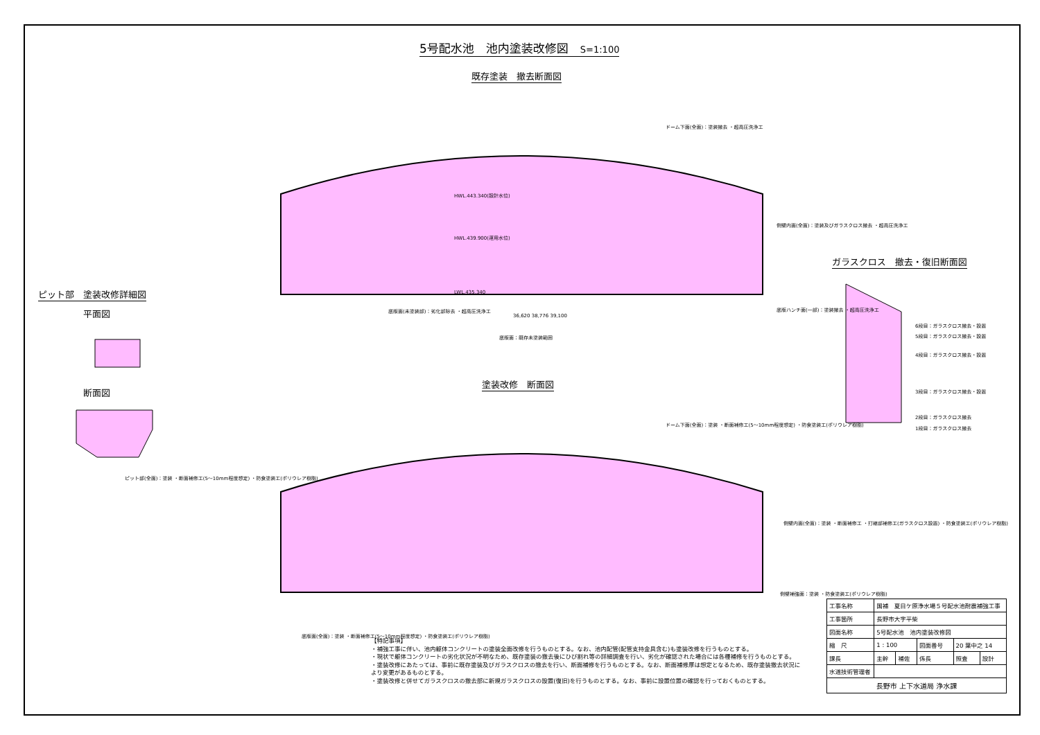5号配水池　池内塗装改修図　S=1:100
既存塗装　撤去断面図
塗装改修　断面図
ピット部　塗装改修詳細図
平面図
断面図
ガラスクロス　撤去・復旧断面図
HWL.443.340(設計水位)
HWL.439.900(運用水位)
LWL.435.340
36,620 38,776 39,100
底版面：既存未塗装範囲
ドーム下面(全面)：塗装撤去 ・超高圧洗浄工
側壁内面(全面)：塗装及びガラスクロス撤去 ・超高圧洗浄工
底版面(未塗装部)：劣化部除去 ・超高圧洗浄工 底版ハンチ面(一部)：塗装撤去 ・超高圧洗浄工
ドーム下面(全面)：塗装 ・断面補修工(5～10mm程度想定) ・防食塗装工(ポリウレア樹脂)
側壁内面(全面)：塗装 ・断面補修工 ・打継部補修工(ガラスクロス設置) ・防食塗装工(ポリウレア樹脂)
側壁補強面：塗装 ・防食塗装工(ポリウレア樹脂)
底版面(全面)：塗装 ・断面補修工(5～10mm程度想定) ・防食塗装工(ポリウレア樹脂)
ピット部(全面)：塗装 ・断面補修工(5～10mm程度想定) ・防食塗装工(ポリウレア樹脂)
6段目：ガラスクロス撤去・設置
5段目：ガラスクロス撤去・設置
4段目：ガラスクロス撤去・設置
3段目：ガラスクロス撤去・設置
2段目：ガラスクロス撤去
1段目：ガラスクロス撤去
【特記事項】
・補強工事に伴い、池内躯体コンクリートの塗装全面改修を行うものとする。なお、池内配管(配管支持金具含む)も塗装改修を行うものとする。
・現状で躯体コンクリートの劣化状況が不明なため、既存塗装の撤去後にひび割れ等の詳細調査を行い、劣化が確認された場合には各種補修を行うものとする。
・塗装改修にあたっては、事前に既存塗装及びガラスクロスの撤去を行い、断面補修を行うものとする。なお、断面補修厚は想定となるため、既存塗装撤去状況により変更があるものとする。
・塗装改修と併せてガラスクロスの撤去部に新規ガラスクロスの設置(復旧)を行うものとする。なお、事前に設置位置の確認を行っておくものとする。
| 工事名称 | 国補 夏目ケ原浄水場５号配水池耐震補強工事 | | | | |
| 工事箇所 | 長野市大字平柴 | | | | |
| 図面名称 | 5号配水池 池内塗装改修図 | | | | |
| 縮 尺 | 1 : 100 | | 図面番号 | 20 葉中之 14 | |
| 課長 | 主幹 | 補佐 | 係長 | 照査 | 設計 |
| 水道技術管理者 | | | | | |
| 長野市 上下水道局 浄水課 | | | | | |